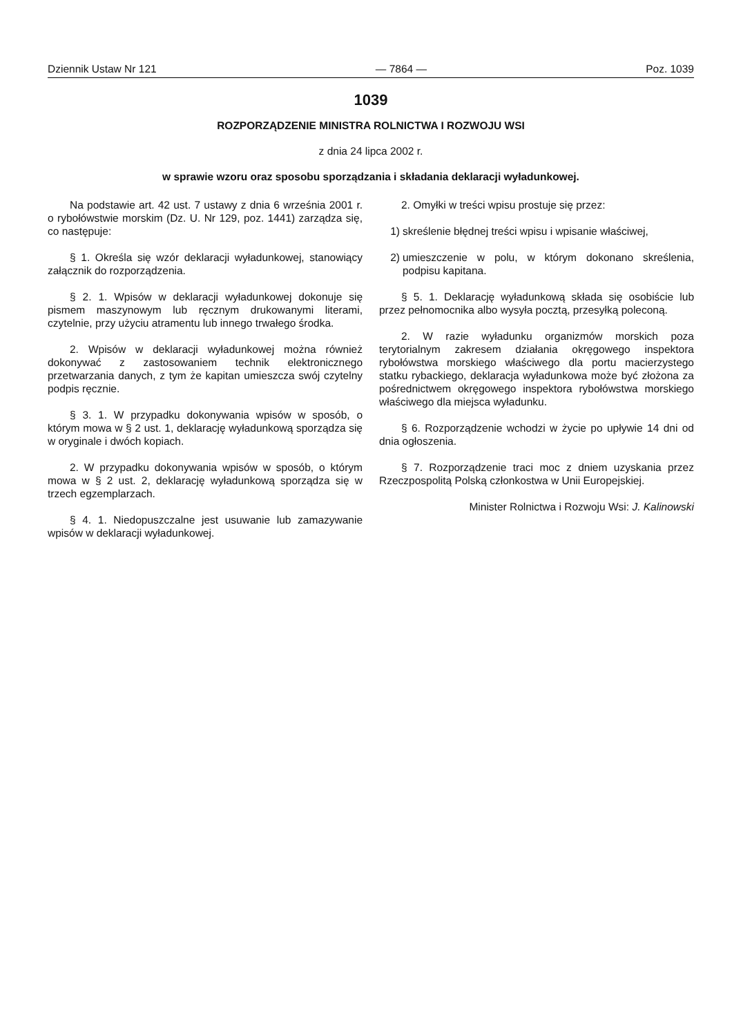Dziennik Ustaw Nr 121 — 7864 — Poz. 1039
1039
ROZPORZĄDZENIE MINISTRA ROLNICTWA I ROZWOJU WSI
z dnia 24 lipca 2002 r.
w sprawie wzoru oraz sposobu sporządzania i składania deklaracji wyładunkowej.
Na podstawie art. 42 ust. 7 ustawy z dnia 6 września 2001 r. o rybołówstwie morskim (Dz. U. Nr 129, poz. 1441) zarządza się, co następuje:
§ 1. Określa się wzór deklaracji wyładunkowej, stanowiący załącznik do rozporządzenia.
§ 2. 1. Wpisów w deklaracji wyładunkowej dokonuje się pismem maszynowym lub ręcznym drukowanymi literami, czytelnie, przy użyciu atramentu lub innego trwałego środka.
2. Wpisów w deklaracji wyładunkowej można również dokonywać z zastosowaniem technik elektronicznego przetwarzania danych, z tym że kapitan umieszcza swój czytelny podpis ręcznie.
§ 3. 1. W przypadku dokonywania wpisów w sposób, o którym mowa w § 2 ust. 1, deklarację wyładunkową sporządza się w oryginale i dwóch kopiach.
2. W przypadku dokonywania wpisów w sposób, o którym mowa w § 2 ust. 2, deklarację wyładunkową sporządza się w trzech egzemplarzach.
§ 4. 1. Niedopuszczalne jest usuwanie lub zamazywanie wpisów w deklaracji wyładunkowej.
2. Omyłki w treści wpisu prostuje się przez:
1) skreślenie błędnej treści wpisu i wpisanie właściwej,
2) umieszczenie w polu, w którym dokonano skreślenia, podpisu kapitana.
§ 5. 1. Deklarację wyładunkową składa się osobiście lub przez pełnomocnika albo wysyła pocztą, przesyłką poleconą.
2. W razie wyładunku organizmów morskich poza terytorialnym zakresem działania okręgowego inspektora rybołówstwa morskiego właściwego dla portu macierzystego statku rybackiego, deklaracja wyładunkowa może być złożona za pośrednictwem okręgowego inspektora rybołówstwa morskiego właściwego dla miejsca wyładunku.
§ 6. Rozporządzenie wchodzi w życie po upływie 14 dni od dnia ogłoszenia.
§ 7. Rozporządzenie traci moc z dniem uzyskania przez Rzeczpospolitą Polską członkostwa w Unii Europejskiej.
Minister Rolnictwa i Rozwoju Wsi: J. Kalinowski